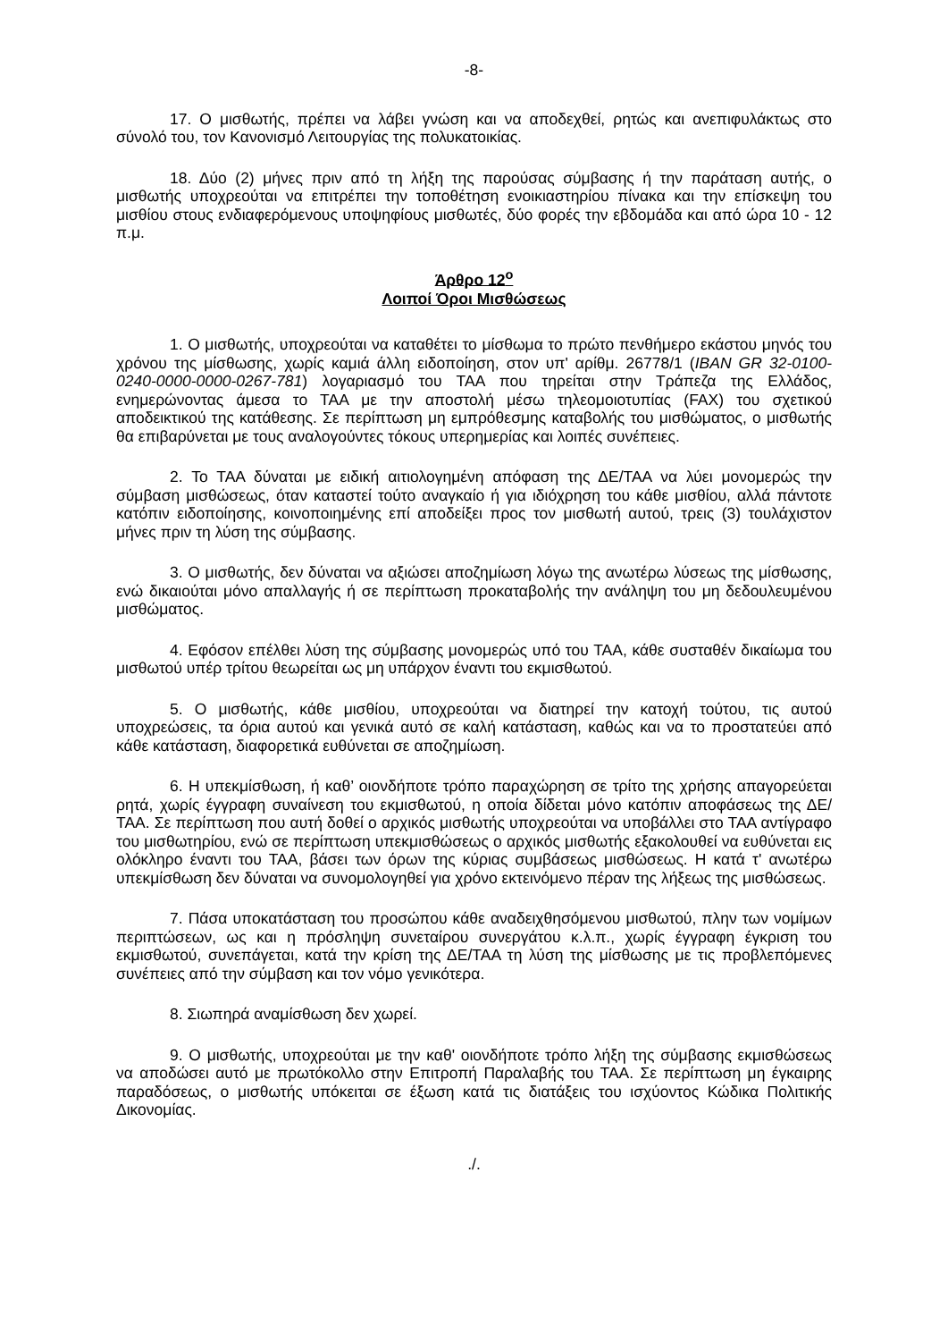-8-
17. Ο μισθωτής, πρέπει να λάβει γνώση και να αποδεχθεί, ρητώς και ανεπιφυλάκτως στο σύνολό του, τον Κανονισμό Λειτουργίας της πολυκατοικίας.
18. Δύο (2) μήνες πριν από τη λήξη της παρούσας σύμβασης ή την παράταση αυτής, ο μισθωτής υποχρεούται να επιτρέπει την τοποθέτηση ενοικιαστηρίου πίνακα και την επίσκεψη του μισθίου στους ενδιαφερόμενους υποψηφίους μισθωτές, δύο φορές την εβδομάδα και από ώρα 10 - 12 π.μ.
Άρθρο 12<sup>ο</sup>
Λοιποί Όροι Μισθώσεως
1. Ο μισθωτής, υποχρεούται να καταθέτει το μίσθωμα το πρώτο πενθήμερο εκάστου μηνός του χρόνου της μίσθωσης, χωρίς καμιά άλλη ειδοποίηση, στον υπ' αρίθμ. 26778/1 (IBAN GR 32-0100-0240-0000-0000-0267-781) λογαριασμό του ΤΑΑ που τηρείται στην Τράπεζα της Ελλάδος, ενημερώνοντας άμεσα το ΤΑΑ με την αποστολή μέσω τηλεομοιοτυπίας (FAX) του σχετικού αποδεικτικού της κατάθεσης. Σε περίπτωση μη εμπρόθεσμης καταβολής του μισθώματος, ο μισθωτής θα επιβαρύνεται με τους αναλογούντες τόκους υπερημερίας και λοιπές συνέπειες.
2. Το ΤΑΑ δύναται με ειδική αιτιολογημένη απόφαση της ΔΕ/ΤΑΑ να λύει μονομερώς την σύμβαση μισθώσεως, όταν καταστεί τούτο αναγκαίο ή για ιδιόχρηση του κάθε μισθίου, αλλά πάντοτε κατόπιν ειδοποίησης, κοινοποιημένης επί αποδείξει προς τον μισθωτή αυτού, τρεις (3) τουλάχιστον μήνες πριν τη λύση της σύμβασης.
3. Ο μισθωτής, δεν δύναται να αξιώσει αποζημίωση λόγω της ανωτέρω λύσεως της μίσθωσης, ενώ δικαιούται μόνο απαλλαγής ή σε περίπτωση προκαταβολής την ανάληψη του μη δεδουλευμένου μισθώματος.
4. Εφόσον επέλθει λύση της σύμβασης μονομερώς υπό του ΤΑΑ, κάθε συσταθέν δικαίωμα του μισθωτού υπέρ τρίτου θεωρείται ως μη υπάρχον έναντι του εκμισθωτού.
5. Ο μισθωτής, κάθε μισθίου, υποχρεούται να διατηρεί την κατοχή τούτου, τις αυτού υποχρεώσεις, τα όρια αυτού και γενικά αυτό σε καλή κατάσταση, καθώς και να το προστατεύει από κάθε κατάσταση, διαφορετικά ευθύνεται σε αποζημίωση.
6. Η υπεκμίσθωση, ή καθ’ οιονδήποτε τρόπο παραχώρηση σε τρίτο της χρήσης απαγορεύεται ρητά, χωρίς έγγραφη συναίνεση του εκμισθωτού, η οποία δίδεται μόνο κατόπιν αποφάσεως της ΔΕ/ΤΑΑ. Σε περίπτωση που αυτή δοθεί ο αρχικός μισθωτής υποχρεούται να υποβάλλει στο ΤΑΑ αντίγραφο του μισθωτηρίου, ενώ σε περίπτωση υπεκμισθώσεως ο αρχικός μισθωτής εξακολουθεί να ευθύνεται εις ολόκληρο έναντι του ΤΑΑ, βάσει των όρων της κύριας συμβάσεως μισθώσεως. Η κατά τ' ανωτέρω υπεκμίσθωση δεν δύναται να συνομολογηθεί για χρόνο εκτεινόμενο πέραν της λήξεως της μισθώσεως.
7. Πάσα υποκατάσταση του προσώπου κάθε αναδειχθησόμενου μισθωτού, πλην των νομίμων περιπτώσεων, ως και η πρόσληψη συνεταίρου συνεργάτου κ.λ.π., χωρίς έγγραφη έγκριση του εκμισθωτού, συνεπάγεται, κατά την κρίση της ΔΕ/ΤΑΑ τη λύση της μίσθωσης με τις προβλεπόμενες συνέπειες από την σύμβαση και τον νόμο γενικότερα.
8. Σιωπηρά αναμίσθωση δεν χωρεί.
9. Ο μισθωτής, υποχρεούται με την καθ' οιονδήποτε τρόπο λήξη της σύμβασης εκμισθώσεως να αποδώσει αυτό με πρωτόκολλο στην Επιτροπή Παραλαβής του ΤΑΑ. Σε περίπτωση μη έγκαιρης παραδόσεως, ο μισθωτής υπόκειται σε έξωση κατά τις διατάξεις του ισχύοντος Κώδικα Πολιτικής Δικονομίας.
./.